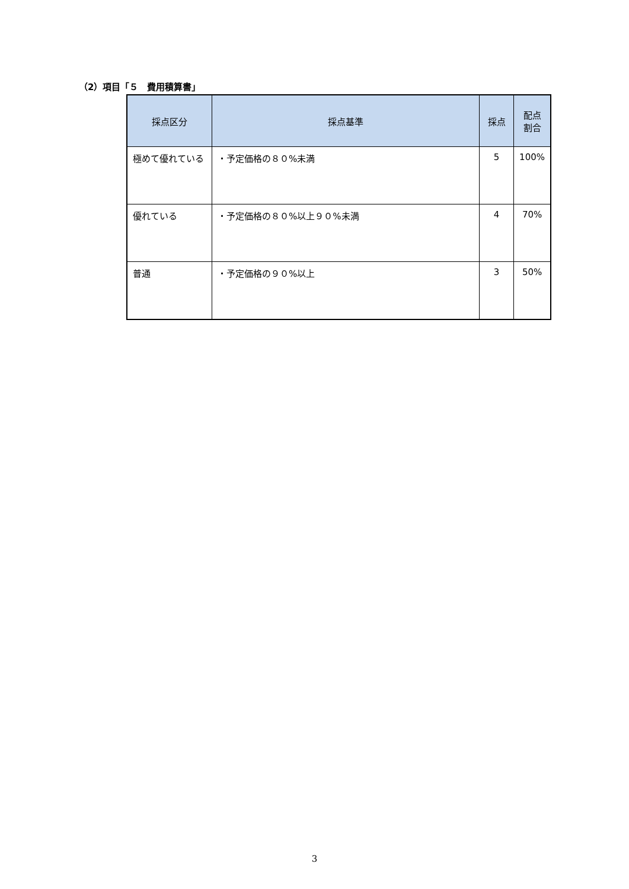（2）項目「５　費用積算書」
| 採点区分 | 採点基準 | 採点 | 配点 割合 |
| --- | --- | --- | --- |
| 極めて優れている | ・予定価格の８０%未満 | 5 | 100% |
| 優れている | ・予定価格の８０%以上９０%未満 | 4 | 70% |
| 普通 | ・予定価格の９０%以上 | 3 | 50% |
3